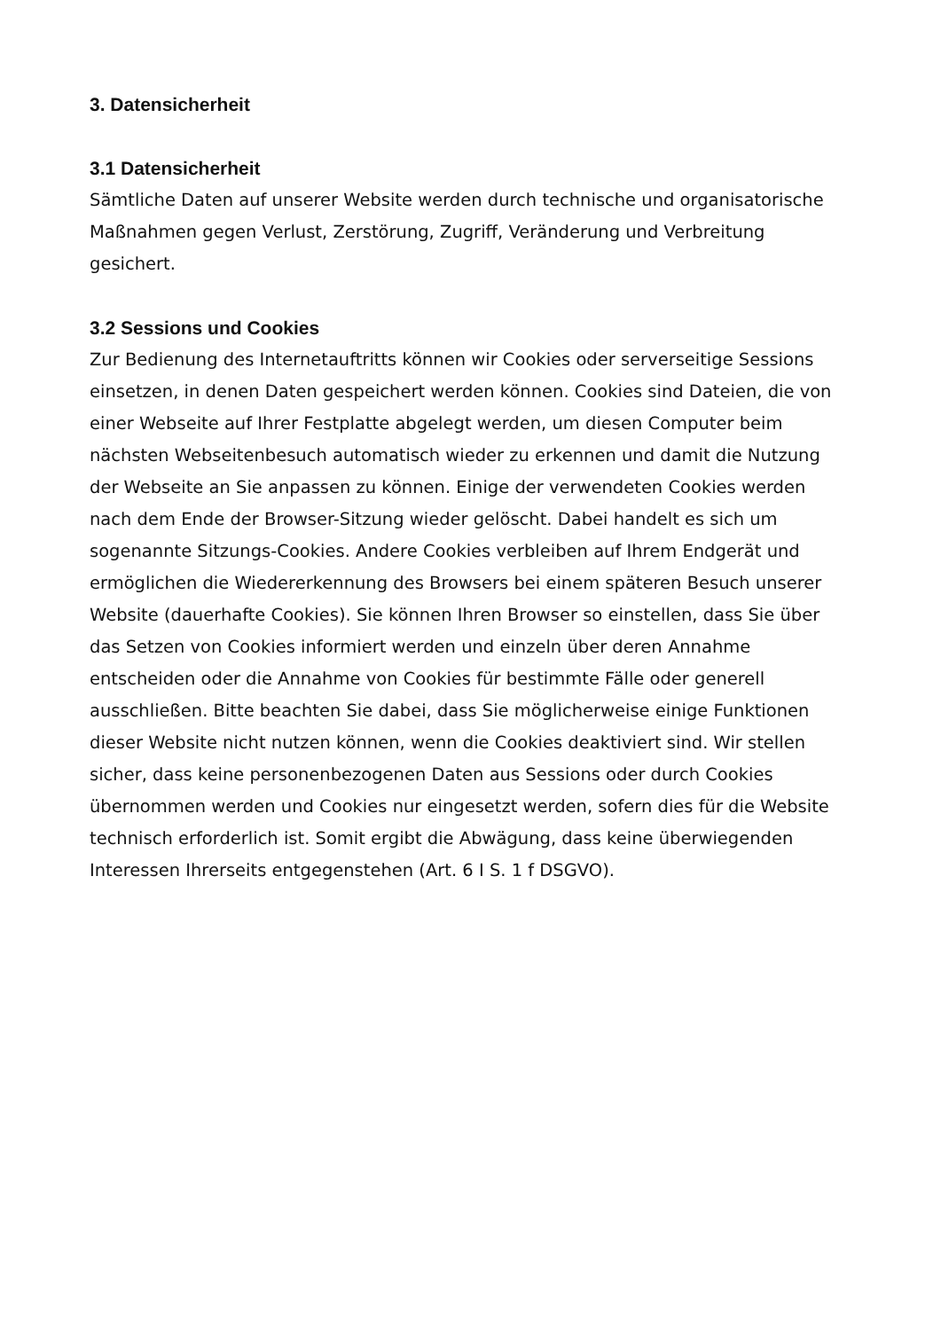3. Datensicherheit
3.1 Datensicherheit
Sämtliche Daten auf unserer Website werden durch technische und organisatorische Maßnahmen gegen Verlust, Zerstörung, Zugriff, Veränderung und Verbreitung gesichert.
3.2 Sessions und Cookies
Zur Bedienung des Internetauftritts können wir Cookies oder serverseitige Sessions einsetzen, in denen Daten gespeichert werden können. Cookies sind Dateien, die von einer Webseite auf Ihrer Festplatte abgelegt werden, um diesen Computer beim nächsten Webseitenbesuch automatisch wieder zu erkennen und damit die Nutzung der Webseite an Sie anpassen zu können. Einige der verwendeten Cookies werden nach dem Ende der Browser-Sitzung wieder gelöscht. Dabei handelt es sich um sogenannte Sitzungs-Cookies. Andere Cookies verbleiben auf Ihrem Endgerät und ermöglichen die Wiedererkennung des Browsers bei einem späteren Besuch unserer Website (dauerhafte Cookies). Sie können Ihren Browser so einstellen, dass Sie über das Setzen von Cookies informiert werden und einzeln über deren Annahme entscheiden oder die Annahme von Cookies für bestimmte Fälle oder generell ausschließen. Bitte beachten Sie dabei, dass Sie möglicherweise einige Funktionen dieser Website nicht nutzen können, wenn die Cookies deaktiviert sind. Wir stellen sicher, dass keine personenbezogenen Daten aus Sessions oder durch Cookies übernommen werden und Cookies nur eingesetzt werden, sofern dies für die Website technisch erforderlich ist. Somit ergibt die Abwägung, dass keine überwiegenden Interessen Ihrerseits entgegenstehen (Art. 6 I S. 1 f DSGVO).